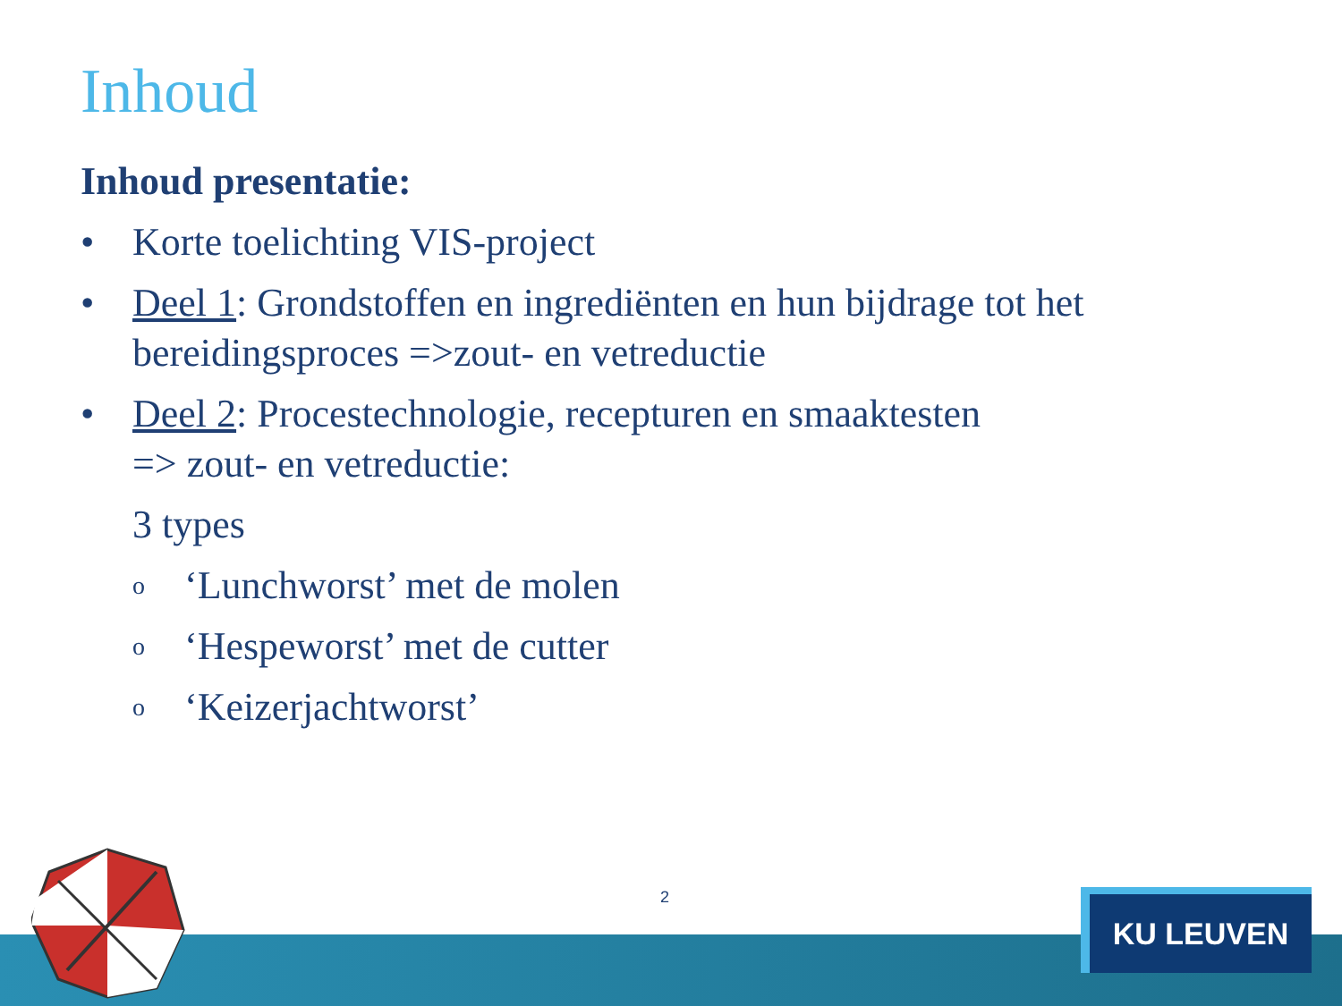Inhoud
Inhoud presentatie:
• Korte toelichting VIS-project
• Deel 1: Grondstoffen en ingrediënten en hun bijdrage tot het bereidingsproces =>zout- en vetreductie
• Deel 2: Procestechnologie, recepturen en smaaktesten
=> zout- en vetreductie:
3 types
o ‘Lunchworst’ met de molen
o ‘Hespeworst’ met de cutter
o ‘Keizerjachtworst’
2 KU LEUVEN